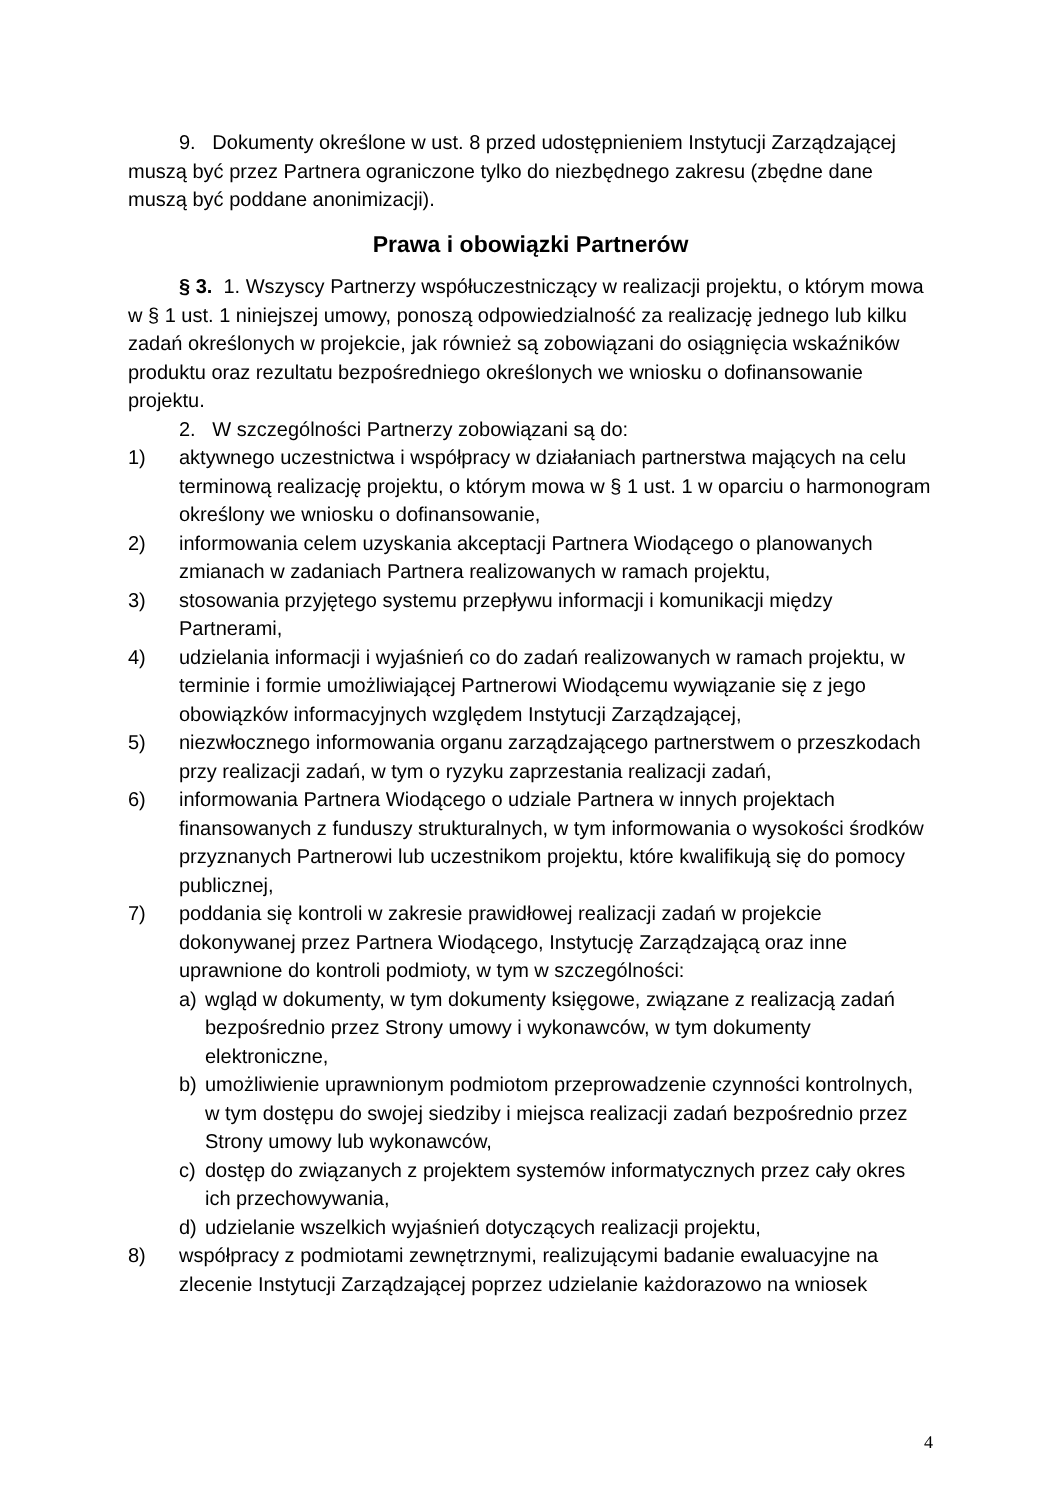9. Dokumenty określone w ust. 8 przed udostępnieniem Instytucji Zarządzającej muszą być przez Partnera ograniczone tylko do niezbędnego zakresu (zbędne dane muszą być poddane anonimizacji).
Prawa i obowiązki Partnerów
§ 3. 1. Wszyscy Partnerzy współuczestniczący w realizacji projektu, o którym mowa w § 1 ust. 1 niniejszej umowy, ponoszą odpowiedzialność za realizację jednego lub kilku zadań określonych w projekcie, jak również są zobowiązani do osiągnięcia wskaźników produktu oraz rezultatu bezpośredniego określonych we wniosku o dofinansowanie projektu.
2. W szczególności Partnerzy zobowiązani są do:
1) aktywnego uczestnictwa i współpracy w działaniach partnerstwa mających na celu terminową realizację projektu, o którym mowa w § 1 ust. 1 w oparciu o harmonogram określony we wniosku o dofinansowanie,
2) informowania celem uzyskania akceptacji Partnera Wiodącego o planowanych zmianach w zadaniach Partnera realizowanych w ramach projektu,
3) stosowania przyjętego systemu przepływu informacji i komunikacji między Partnerami,
4) udzielania informacji i wyjaśnień co do zadań realizowanych w ramach projektu, w terminie i formie umożliwiającej Partnerowi Wiodącemu wywiązanie się z jego obowiązków informacyjnych względem Instytucji Zarządzającej,
5) niezwłocznego informowania organu zarządzającego partnerstwem o przeszkodach przy realizacji zadań, w tym o ryzyku zaprzestania realizacji zadań,
6) informowania Partnera Wiodącego o udziale Partnera w innych projektach finansowanych z funduszy strukturalnych, w tym informowania o wysokości środków przyznanych Partnerowi lub uczestnikom projektu, które kwalifikują się do pomocy publicznej,
7) poddania się kontroli w zakresie prawidłowej realizacji zadań w projekcie dokonywanej przez Partnera Wiodącego, Instytucję Zarządzającą oraz inne uprawnione do kontroli podmioty, w tym w szczególności:
a) wgląd w dokumenty, w tym dokumenty księgowe, związane z realizacją zadań bezpośrednio przez Strony umowy i wykonawców, w tym dokumenty elektroniczne,
b) umożliwienie uprawnionym podmiotom przeprowadzenie czynności kontrolnych, w tym dostępu do swojej siedziby i miejsca realizacji zadań bezpośrednio przez Strony umowy lub wykonawców,
c) dostęp do związanych z projektem systemów informatycznych przez cały okres ich przechowywania,
d) udzielanie wszelkich wyjaśnień dotyczących realizacji projektu,
8) współpracy z podmiotami zewnętrznymi, realizującymi badanie ewaluacyjne na zlecenie Instytucji Zarządzającej poprzez udzielanie każdorazowo na wniosek
4